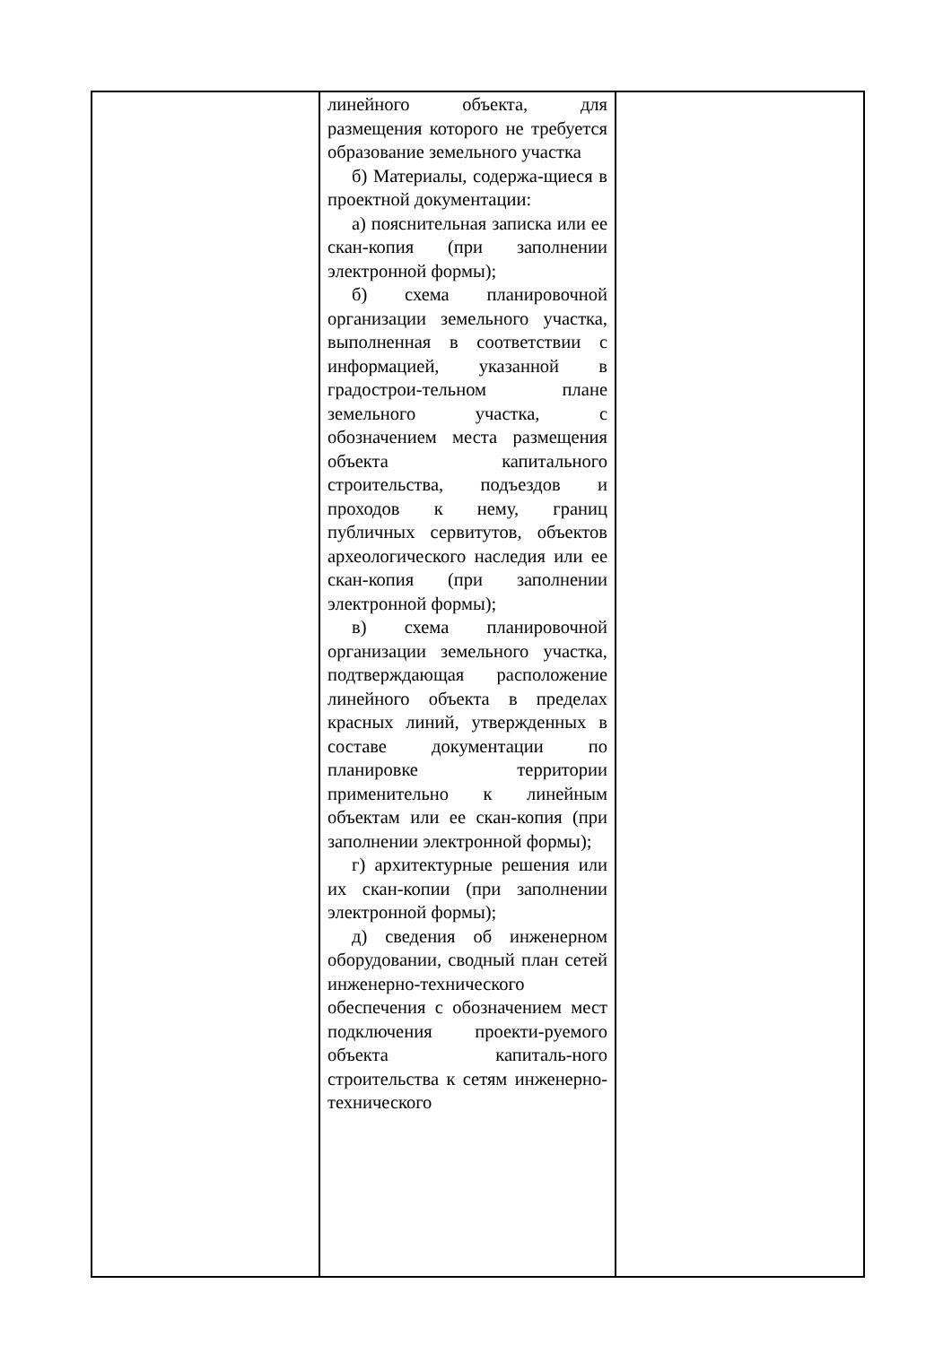| | линейного объекта, для размещения которого не требуется образование земельного участка б) Материалы, содержа-щиеся в проектной документации: а) пояснительная записка или ее скан-копия (при заполнении электронной формы); б) схема планировочной организации земельного участка, выполненная в соответствии с информацией, указанной в градострои-тельном плане земельного участка, с обозначением места размещения объекта капитального строительства, подъездов и проходов к нему, границ публичных сервитутов, объектов археологического наследия или ее скан-копия (при заполнении электронной формы); в) схема планировочной организации земельного участка, подтверждающая расположение линейного объекта в пределах красных линий, утвержденных в составе документации по планировке территории применительно к линейным объектам или ее скан-копия (при заполнении электронной формы); г) архитектурные решения или их скан-копии (при заполнении электронной формы); д) сведения об инженерном оборудовании, сводный план сетей инженерно-технического обеспечения с обозначением мест подключения проекти-руемого объекта капиталь-ного строительства к сетям инженерно-технического | |